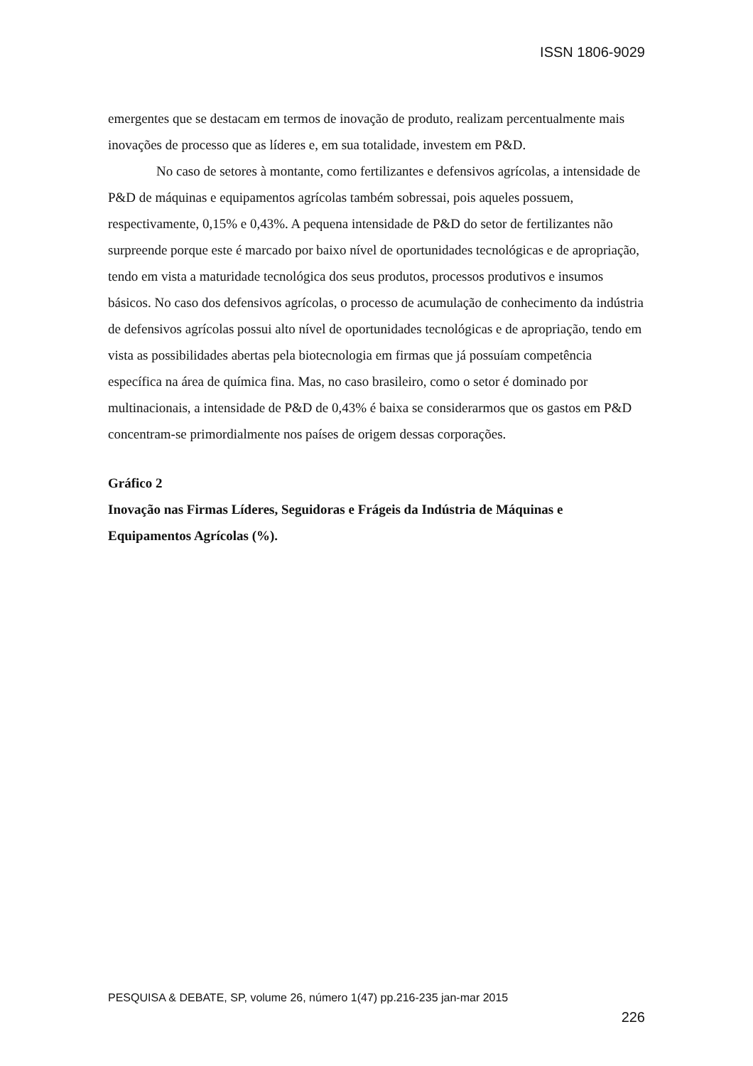ISSN 1806-9029
emergentes que se destacam em termos de inovação de produto, realizam percentualmente mais inovações de processo que as líderes e, em sua totalidade, investem em P&D.
No caso de setores à montante, como fertilizantes e defensivos agrícolas, a intensidade de P&D de máquinas e equipamentos agrícolas também sobressai, pois aqueles possuem, respectivamente, 0,15% e 0,43%. A pequena intensidade de P&D do setor de fertilizantes não surpreende porque este é marcado por baixo nível de oportunidades tecnológicas e de apropriação, tendo em vista a maturidade tecnológica dos seus produtos, processos produtivos e insumos básicos. No caso dos defensivos agrícolas, o processo de acumulação de conhecimento da indústria de defensivos agrícolas possui alto nível de oportunidades tecnológicas e de apropriação, tendo em vista as possibilidades abertas pela biotecnologia em firmas que já possuíam competência específica na área de química fina. Mas, no caso brasileiro, como o setor é dominado por multinacionais, a intensidade de P&D de 0,43% é baixa se considerarmos que os gastos em P&D concentram-se primordialmente nos países de origem dessas corporações.
Gráfico 2
Inovação nas Firmas Líderes, Seguidoras e Frágeis da Indústria de Máquinas e Equipamentos Agrícolas (%).
PESQUISA & DEBATE, SP, volume 26, número 1(47) pp.216-235 jan-mar 2015
226